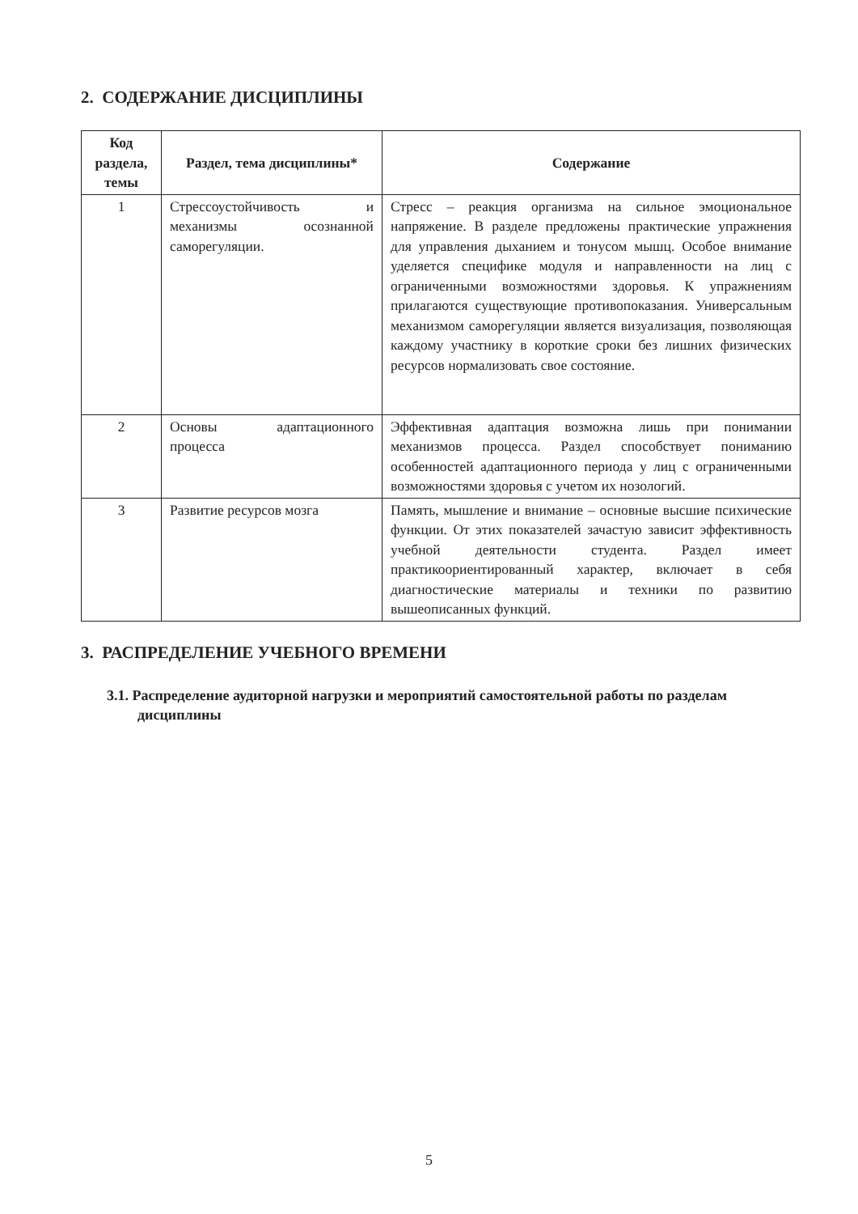2. СОДЕРЖАНИЕ ДИСЦИПЛИНЫ
| Код раздела, темы | Раздел, тема дисциплины* | Содержание |
| --- | --- | --- |
| 1 | Стрессоустойчивость и механизмы осознанной саморегуляции. | Стресс – реакция организма на сильное эмоциональное напряжение. В разделе предложены практические упражнения для управления дыханием и тонусом мышц. Особое внимание уделяется специфике модуля и направленности на лиц с ограниченными возможностями здоровья. К упражнениям прилагаются существующие противопоказания. Универсальным механизмом саморегуляции является визуализация, позволяющая каждому участнику в короткие сроки без лишних физических ресурсов нормализовать свое состояние. |
| 2 | Основы адаптационного процесса | Эффективная адаптация возможна лишь при понимании механизмов процесса. Раздел способствует пониманию особенностей адаптационного периода у лиц с ограниченными возможностями здоровья с учетом их нозологий. |
| 3 | Развитие ресурсов мозга | Память, мышление и внимание – основные высшие психические функции. От этих показателей зачастую зависит эффективность учебной деятельности студента. Раздел имеет практикоориентированный характер, включает в себя диагностические материалы и техники по развитию вышеописанных функций. |
3. РАСПРЕДЕЛЕНИЕ УЧЕБНОГО ВРЕМЕНИ
3.1. Распределение аудиторной нагрузки и мероприятий самостоятельной работы по разделам дисциплины
5